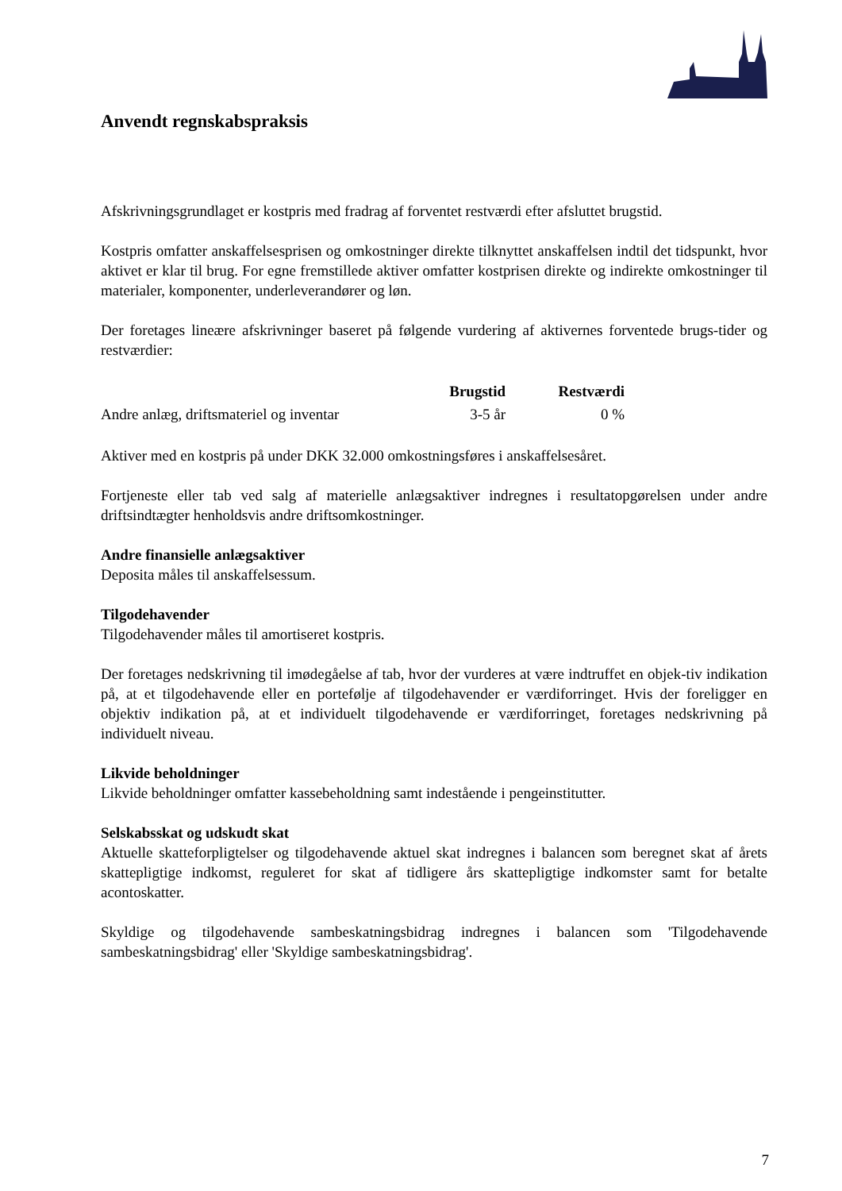Anvendt regnskabspraksis
Afskrivningsgrundlaget er kostpris med fradrag af forventet restværdi efter afsluttet brugstid.
Kostpris omfatter anskaffelsesprisen og omkostninger direkte tilknyttet anskaffelsen indtil det tidspunkt, hvor aktivet er klar til brug. For egne fremstillede aktiver omfatter kostprisen direkte og indirekte omkostninger til materialer, komponenter, underleverandører og løn.
Der foretages lineære afskrivninger baseret på følgende vurdering af aktivernes forventede brugs-tider og restværdier:
| | Brugstid | Restværdi |
| --- | --- | --- |
| Andre anlæg, driftsmateriel og inventar | 3-5 år | 0 % |
Aktiver med en kostpris på under DKK 32.000 omkostningsføres i anskaffelsesåret.
Fortjeneste eller tab ved salg af materielle anlægsaktiver indregnes i resultatopgørelsen under andre driftsindtægter henholdsvis andre driftsomkostninger.
Andre finansielle anlægsaktiver
Deposita måles til anskaffelsessum.
Tilgodehavender
Tilgodehavender måles til amortiseret kostpris.
Der foretages nedskrivning til imødegåelse af tab, hvor der vurderes at være indtruffet en objek-tiv indikation på, at et tilgodehavende eller en portefølje af tilgodehavender er værdiforringet. Hvis der foreligger en objektiv indikation på, at et individuelt tilgodehavende er værdiforringet, foretages nedskrivning på individuelt niveau.
Likvide beholdninger
Likvide beholdninger omfatter kassebeholdning samt indestående i pengeinstitutter.
Selskabsskat og udskudt skat
Aktuelle skatteforpligtelser og tilgodehavende aktuel skat indregnes i balancen som beregnet skat af årets skattepligtige indkomst, reguleret for skat af tidligere års skattepligtige indkomster samt for betalte acontoskatter.
Skyldige og tilgodehavende sambeskatningsbidrag indregnes i balancen som 'Tilgodehavende sambeskatningsbidrag' eller 'Skyldige sambeskatningsbidrag'.
7